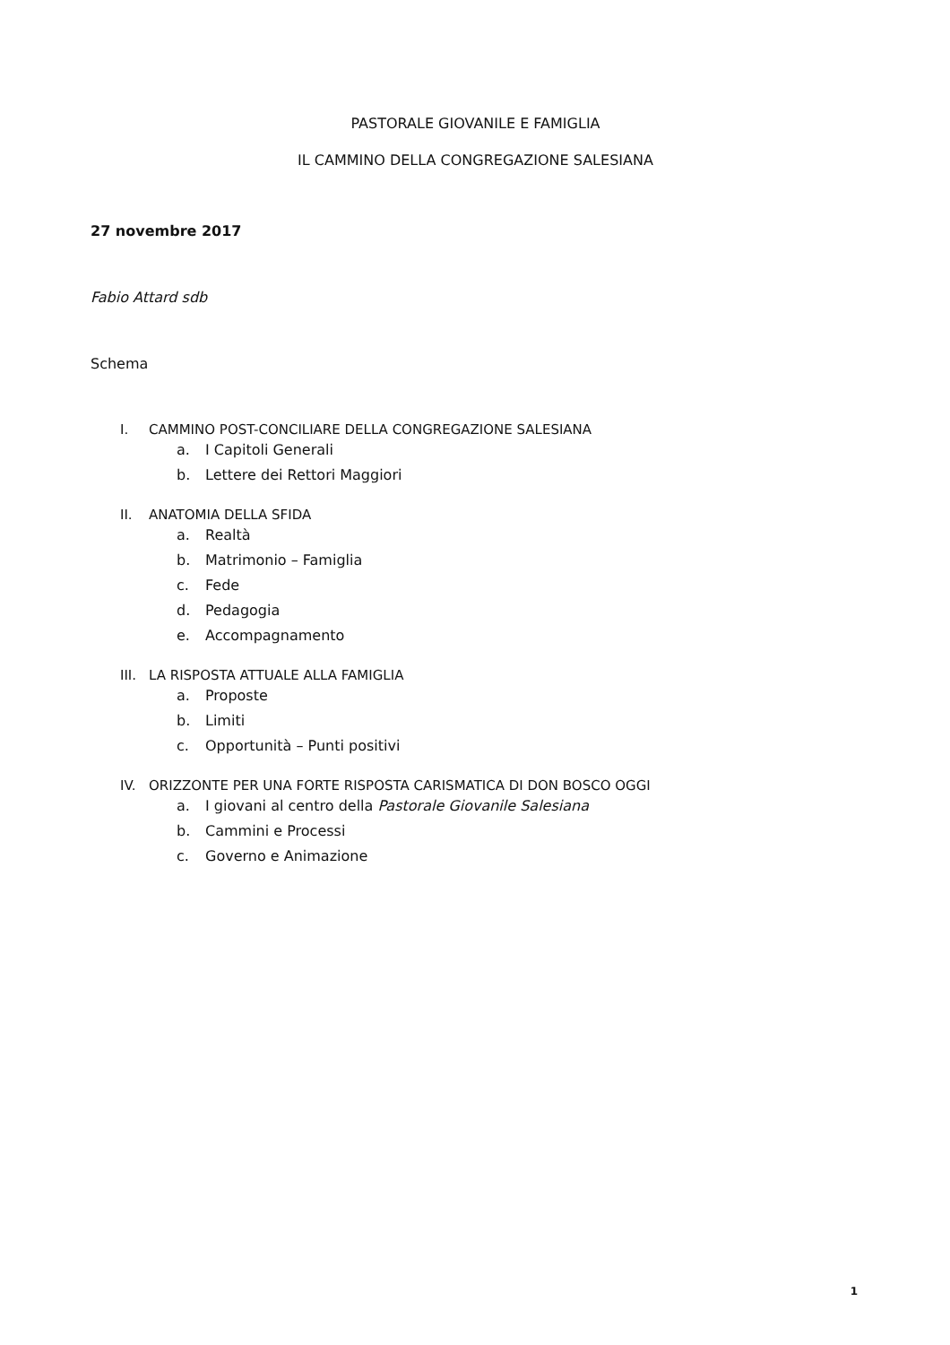PASTORALE GIOVANILE E FAMIGLIA
IL CAMMINO DELLA CONGREGAZIONE SALESIANA
27 novembre 2017
Fabio Attard sdb
Schema
I. CAMMINO POST-CONCILIARE DELLA CONGREGAZIONE SALESIANA
a. I Capitoli Generali
b. Lettere dei Rettori Maggiori
II. ANATOMIA DELLA SFIDA
a. Realtà
b. Matrimonio – Famiglia
c. Fede
d. Pedagogia
e. Accompagnamento
III. LA RISPOSTA ATTUALE ALLA FAMIGLIA
a. Proposte
b. Limiti
c. Opportunità – Punti positivi
IV. ORIZZONTE PER UNA FORTE RISPOSTA CARISMATICA DI DON BOSCO OGGI
a. I giovani al centro della Pastorale Giovanile Salesiana
b. Cammini e Processi
c. Governo e Animazione
1